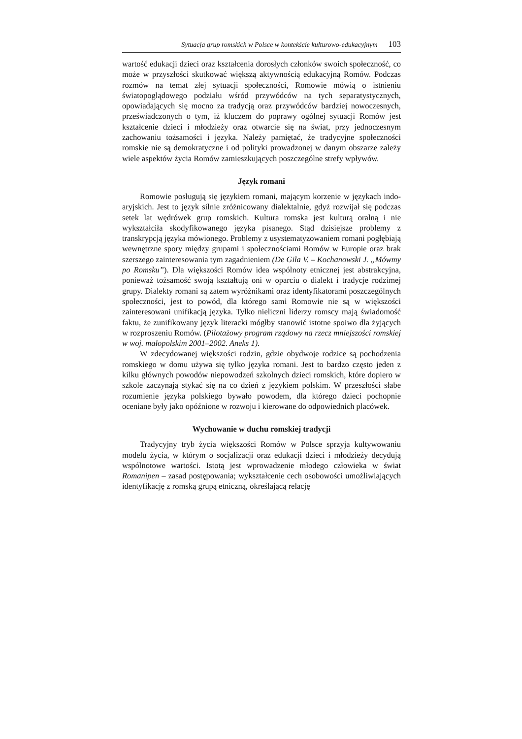Sytuacja grup romskich w Polsce w kontekście kulturowo-edukacyjnym 103
wartość edukacji dzieci oraz kształcenia dorosłych członków swoich społeczność, co może w przyszłości skutkować większą aktywnością edukacyjną Romów. Podczas rozmów na temat złej sytuacji społeczności, Romowie mówią o istnieniu światopoglądowego podziału wśród przywódców na tych separatystycznych, opowiadających się mocno za tradycją oraz przywódców bardziej nowoczesnych, przeświadczonych o tym, iż kluczem do poprawy ogólnej sytuacji Romów jest kształcenie dzieci i młodzieży oraz otwarcie się na świat, przy jednoczesnym zachowaniu tożsamości i języka. Należy pamiętać, że tradycyjne społeczności romskie nie są demokratyczne i od polityki prowadzonej w danym obszarze zależy wiele aspektów życia Romów zamieszkujących poszczególne strefy wpływów.
Język romani
Romowie posługują się językiem romani, mającym korzenie w językach indo-aryjskich. Jest to język silnie zróżnicowany dialektalnie, gdyż rozwijał się podczas setek lat wędrówek grup romskich. Kultura romska jest kulturą oralną i nie wykształciła skodyfikowanego języka pisanego. Stąd dzisiejsze problemy z transkrypcją języka mówionego. Problemy z usystematyzowaniem romani pogłębiają wewnętrzne spory między grupami i społecznościami Romów w Europie oraz brak szerszego zainteresowania tym zagadnieniem (De Gila V. – Kochanowski J. „Mówmy po Romsku”). Dla większości Romów idea wspólnoty etnicznej jest abstrakcyjna, ponieważ tożsamość swoją kształtują oni w oparciu o dialekt i tradycje rodzimej grupy. Dialekty romani są zatem wyróżnikami oraz identyfikatorami poszczególnych społeczności, jest to powód, dla którego sami Romowie nie są w większości zainteresowani unifikacją języka. Tylko nieliczni liderzy romscy mają świadomość faktu, że zunifikowany język literacki mógłby stanowić istotne spoiwo dla żyjących w rozproszeniu Romów. (Pilotażowy program rządowy na rzecz mniejszości romskiej w woj. małopolskim 2001–2002. Aneks 1).
W zdecydowanej większości rodzin, gdzie obydwoje rodzice są pochodzenia romskiego w domu używa się tylko języka romani. Jest to bardzo często jeden z kilku głównych powodów niepowodzeń szkolnych dzieci romskich, które dopiero w szkole zaczynają stykać się na co dzień z językiem polskim. W przeszłości słabe rozumienie języka polskiego bywało powodem, dla którego dzieci pochopnie oceniane były jako opóźnione w rozwoju i kierowane do odpowiednich placówek.
Wychowanie w duchu romskiej tradycji
Tradycyjny tryb życia większości Romów w Polsce sprzyja kultywowaniu modelu życia, w którym o socjalizacji oraz edukacji dzieci i młodzieży decydują wspólnotowe wartości. Istotą jest wprowadzenie młodego człowieka w świat Romanipen – zasad postępowania; wykształcenie cech osobowości umożliwiających identyfikację z romską grupą etniczną, określającą relację